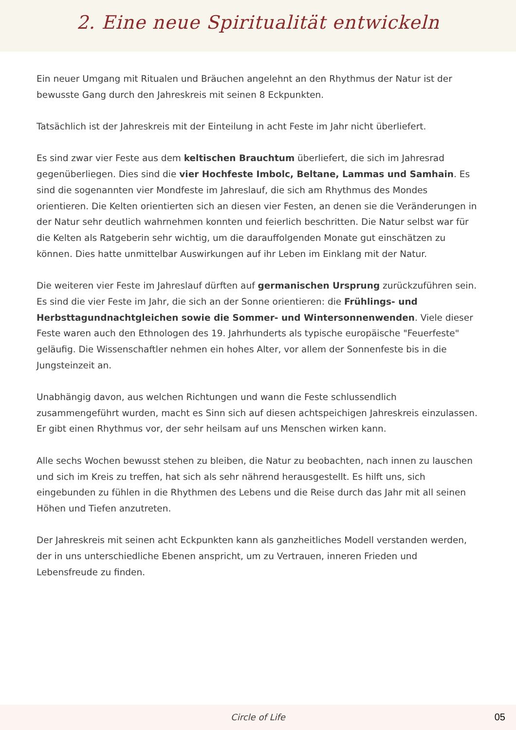2. Eine neue Spiritualität entwickeln
Ein neuer Umgang mit Ritualen und Bräuchen angelehnt an den Rhythmus der Natur ist der bewusste Gang durch den Jahreskreis mit seinen 8 Eckpunkten.
Tatsächlich ist der Jahreskreis mit der Einteilung in acht Feste im Jahr nicht überliefert.
Es sind zwar vier Feste aus dem keltischen Brauchtum überliefert, die sich im Jahresrad gegenüberliegen. Dies sind die vier Hochfeste Imbolc, Beltane, Lammas und Samhain. Es sind die sogenannten vier Mondfeste im Jahreslauf, die sich am Rhythmus des Mondes orientieren. Die Kelten orientierten sich an diesen vier Festen, an denen sie die Veränderungen in der Natur sehr deutlich wahrnehmen konnten und feierlich beschritten. Die Natur selbst war für die Kelten als Ratgeberin sehr wichtig, um die darauffolgenden Monate gut einschätzen zu können. Dies hatte unmittelbar Auswirkungen auf ihr Leben im Einklang mit der Natur.
Die weiteren vier Feste im Jahreslauf dürften auf germanischen Ursprung zurückzuführen sein. Es sind die vier Feste im Jahr, die sich an der Sonne orientieren: die Frühlings- und Herbsttagundnachtgleichen sowie die Sommer- und Wintersonnenwenden. Viele dieser Feste waren auch den Ethnologen des 19. Jahrhunderts als typische europäische "Feuerfeste" geläufig. Die Wissenschaftler nehmen ein hohes Alter, vor allem der Sonnenfeste bis in die Jungsteinzeit an.
Unabhängig davon, aus welchen Richtungen und wann die Feste schlussendlich zusammengeführt wurden, macht es Sinn sich auf diesen achtspeichigen Jahreskreis einzulassen. Er gibt einen Rhythmus vor, der sehr heilsam auf uns Menschen wirken kann.
Alle sechs Wochen bewusst stehen zu bleiben, die Natur zu beobachten, nach innen zu lauschen und sich im Kreis zu treffen, hat sich als sehr nährend herausgestellt. Es hilft uns, sich eingebunden zu fühlen in die Rhythmen des Lebens und die Reise durch das Jahr mit all seinen Höhen und Tiefen anzutreten.
Der Jahreskreis mit seinen acht Eckpunkten kann als ganzheitliches Modell verstanden werden, der in uns unterschiedliche Ebenen anspricht, um zu Vertrauen, inneren Frieden und Lebensfreude zu finden.
Circle of Life
05